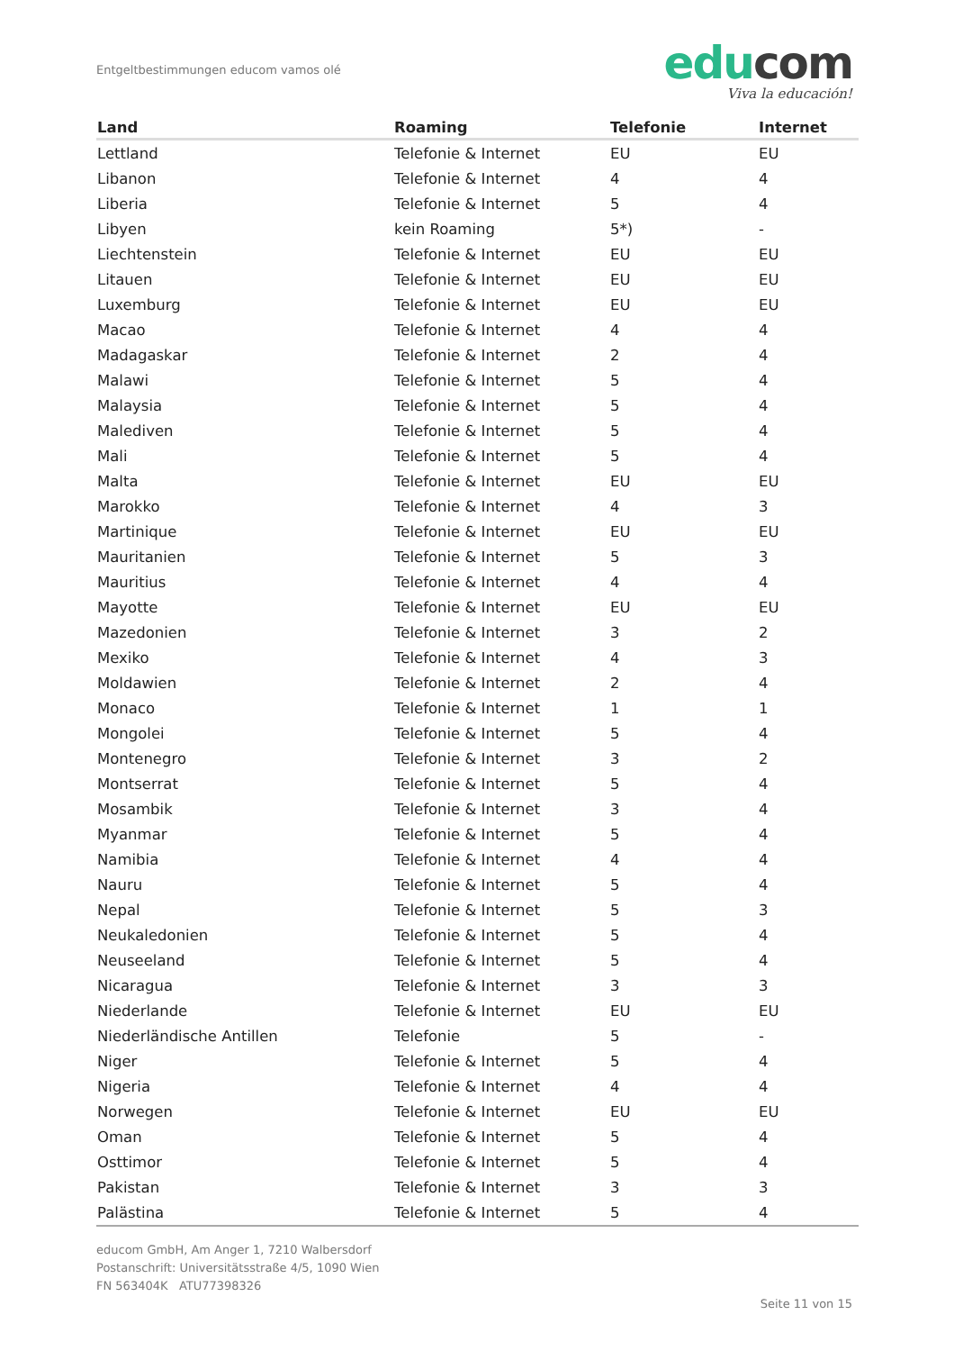Entgeltbestimmungen educom vamos olé
edu com
Viva la educación!
| Land | Roaming | Telefonie | Internet |
| --- | --- | --- | --- |
| Lettland | Telefonie & Internet | EU | EU |
| Libanon | Telefonie & Internet | 4 | 4 |
| Liberia | Telefonie & Internet | 5 | 4 |
| Libyen | kein Roaming | 5*) | - |
| Liechtenstein | Telefonie & Internet | EU | EU |
| Litauen | Telefonie & Internet | EU | EU |
| Luxemburg | Telefonie & Internet | EU | EU |
| Macao | Telefonie & Internet | 4 | 4 |
| Madagaskar | Telefonie & Internet | 2 | 4 |
| Malawi | Telefonie & Internet | 5 | 4 |
| Malaysia | Telefonie & Internet | 5 | 4 |
| Malediven | Telefonie & Internet | 5 | 4 |
| Mali | Telefonie & Internet | 5 | 4 |
| Malta | Telefonie & Internet | EU | EU |
| Marokko | Telefonie & Internet | 4 | 3 |
| Martinique | Telefonie & Internet | EU | EU |
| Mauritanien | Telefonie & Internet | 5 | 3 |
| Mauritius | Telefonie & Internet | 4 | 4 |
| Mayotte | Telefonie & Internet | EU | EU |
| Mazedonien | Telefonie & Internet | 3 | 2 |
| Mexiko | Telefonie & Internet | 4 | 3 |
| Moldawien | Telefonie & Internet | 2 | 4 |
| Monaco | Telefonie & Internet | 1 | 1 |
| Mongolei | Telefonie & Internet | 5 | 4 |
| Montenegro | Telefonie & Internet | 3 | 2 |
| Montserrat | Telefonie & Internet | 5 | 4 |
| Mosambik | Telefonie & Internet | 3 | 4 |
| Myanmar | Telefonie & Internet | 5 | 4 |
| Namibia | Telefonie & Internet | 4 | 4 |
| Nauru | Telefonie & Internet | 5 | 4 |
| Nepal | Telefonie & Internet | 5 | 3 |
| Neukaledonien | Telefonie & Internet | 5 | 4 |
| Neuseeland | Telefonie & Internet | 5 | 4 |
| Nicaragua | Telefonie & Internet | 3 | 3 |
| Niederlande | Telefonie & Internet | EU | EU |
| Niederländische Antillen | Telefonie | 5 | - |
| Niger | Telefonie & Internet | 5 | 4 |
| Nigeria | Telefonie & Internet | 4 | 4 |
| Norwegen | Telefonie & Internet | EU | EU |
| Oman | Telefonie & Internet | 5 | 4 |
| Osttimor | Telefonie & Internet | 5 | 4 |
| Pakistan | Telefonie & Internet | 3 | 3 |
| Palästina | Telefonie & Internet | 5 | 4 |
educom GmbH, Am Anger 1, 7210 Walbersdorf
Postanschrift: Universitätsstraße 4/5, 1090 Wien
FN 563404K ATU77398326
Seite 11 von 15